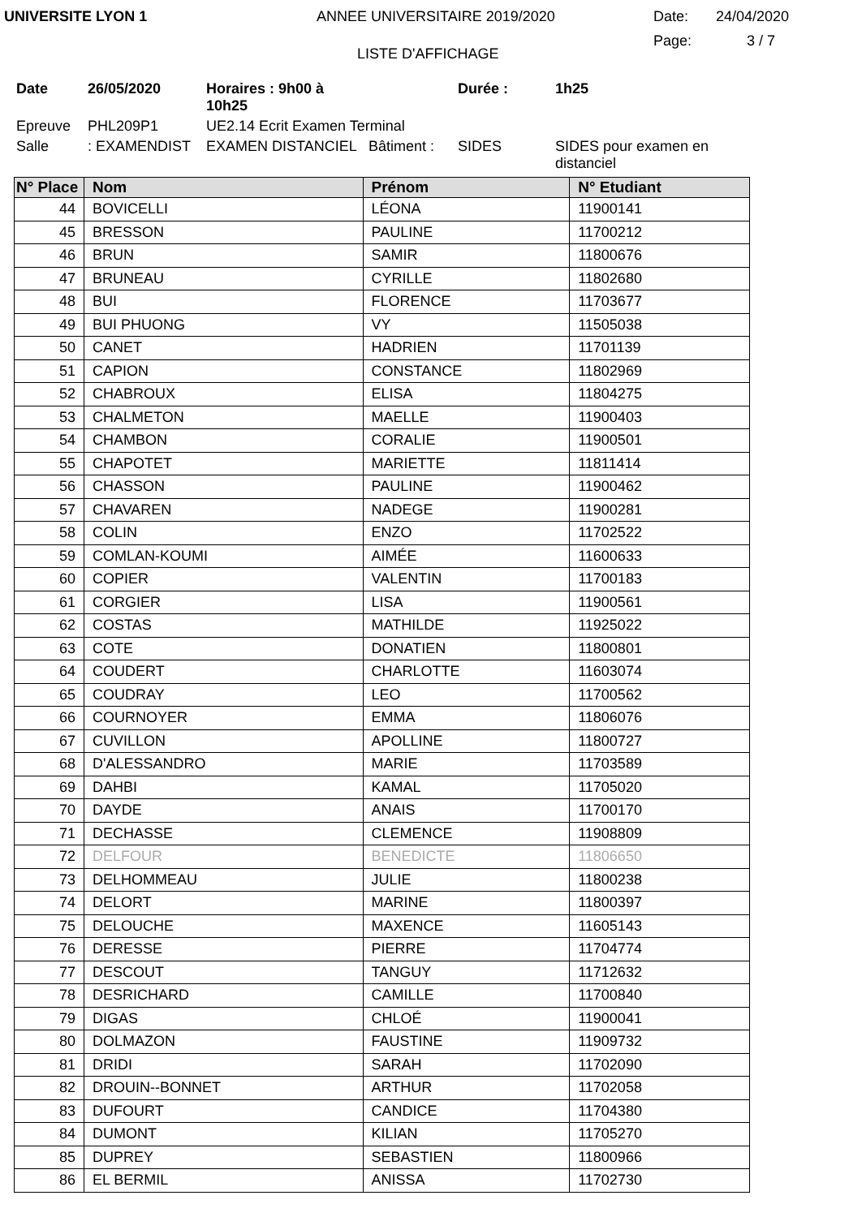UNIVERSITE LYON 1 ANNEE UNIVERSITAIRE 2019/2020 Date: 24/04/2020
LISTE D'AFFICHAGE Page: 3 / 7
Date 26/05/2020 Horaires : 9h00 à 10h25 Durée : 1h25 Epreuve PHL209P1 UE2.14 Ecrit Examen Terminal Salle: EXAMENDIST EXAMEN DISTANCIEL Bâtiment : SIDES SIDES pour examen en distanciel
| N° Place | Nom | Prénom | N° Etudiant |
| --- | --- | --- | --- |
| 44 | BOVICELLI | LÉONA | 11900141 |
| 45 | BRESSON | PAULINE | 11700212 |
| 46 | BRUN | SAMIR | 11800676 |
| 47 | BRUNEAU | CYRILLE | 11802680 |
| 48 | BUI | FLORENCE | 11703677 |
| 49 | BUI PHUONG | VY | 11505038 |
| 50 | CANET | HADRIEN | 11701139 |
| 51 | CAPION | CONSTANCE | 11802969 |
| 52 | CHABROUX | ELISA | 11804275 |
| 53 | CHALMETON | MAELLE | 11900403 |
| 54 | CHAMBON | CORALIE | 11900501 |
| 55 | CHAPOTET | MARIETTE | 11811414 |
| 56 | CHASSON | PAULINE | 11900462 |
| 57 | CHAVAREN | NADEGE | 11900281 |
| 58 | COLIN | ENZO | 11702522 |
| 59 | COMLAN-KOUMI | AIMÉE | 11600633 |
| 60 | COPIER | VALENTIN | 11700183 |
| 61 | CORGIER | LISA | 11900561 |
| 62 | COSTAS | MATHILDE | 11925022 |
| 63 | COTE | DONATIEN | 11800801 |
| 64 | COUDERT | CHARLOTTE | 11603074 |
| 65 | COUDRAY | LEO | 11700562 |
| 66 | COURNOYER | EMMA | 11806076 |
| 67 | CUVILLON | APOLLINE | 11800727 |
| 68 | D'ALESSANDRO | MARIE | 11703589 |
| 69 | DAHBI | KAMAL | 11705020 |
| 70 | DAYDE | ANAIS | 11700170 |
| 71 | DECHASSE | CLEMENCE | 11908809 |
| 72 | DELFOUR | BENEDICTE | 11806650 |
| 73 | DELHOMMEAU | JULIE | 11800238 |
| 74 | DELORT | MARINE | 11800397 |
| 75 | DELOUCHE | MAXENCE | 11605143 |
| 76 | DERESSE | PIERRE | 11704774 |
| 77 | DESCOUT | TANGUY | 11712632 |
| 78 | DESRICHARD | CAMILLE | 11700840 |
| 79 | DIGAS | CHLOÉ | 11900041 |
| 80 | DOLMAZON | FAUSTINE | 11909732 |
| 81 | DRIDI | SARAH | 11702090 |
| 82 | DROUIN--BONNET | ARTHUR | 11702058 |
| 83 | DUFOURT | CANDICE | 11704380 |
| 84 | DUMONT | KILIAN | 11705270 |
| 85 | DUPREY | SEBASTIEN | 11800966 |
| 86 | EL BERMIL | ANISSA | 11702730 |